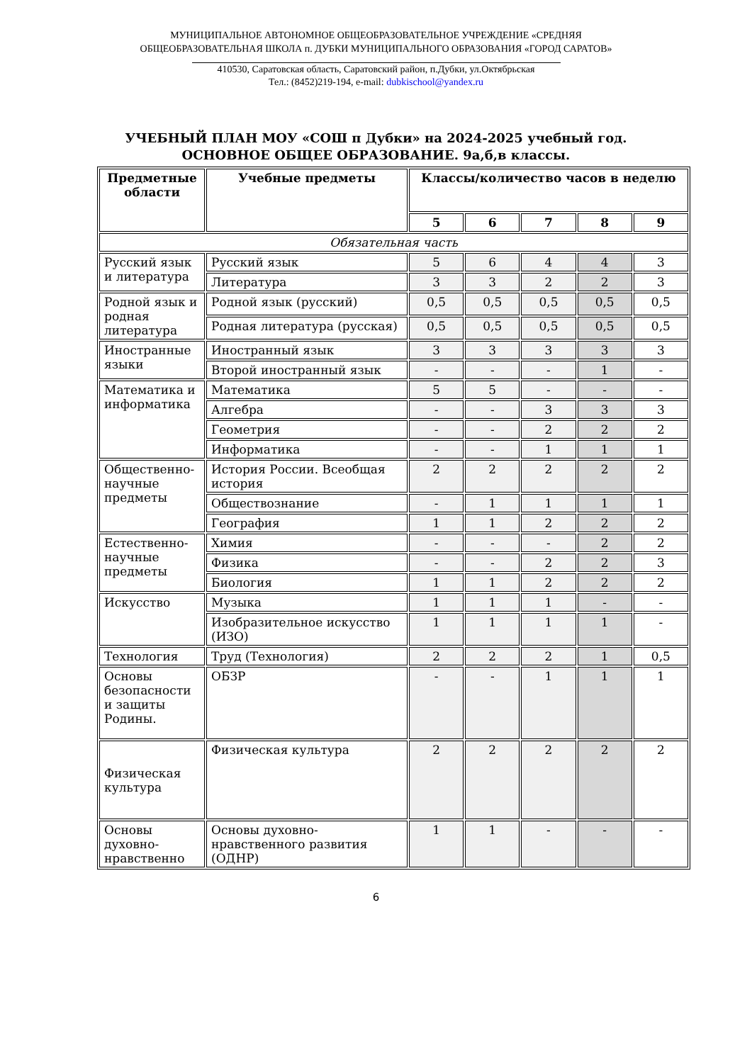МУНИЦИПАЛЬНОЕ АВТОНОМНОЕ ОБЩЕОБРАЗОВАТЕЛЬНОЕ УЧРЕЖДЕНИЕ «СРЕДНЯЯ
ОБЩЕОБРАЗОВАТЕЛЬНАЯ ШКОЛА п. ДУБКИ МУНИЦИПАЛЬНОГО ОБРАЗОВАНИЯ «ГОРОД САРАТОВ»
410530, Саратовская область, Саратовский район, п.Дубки, ул.Октябрьская
Тел.: (8452)219-194, e-mail: dubkischool@yandex.ru
УЧЕБНЫЙ ПЛАН МОУ «СОШ п Дубки» на 2024-2025 учебный год.
ОСНОВНОЕ ОБЩЕЕ ОБРАЗОВАНИЕ. 9а,б,в классы.
| Предметные области | Учебные предметы | Классы/количество часов в неделю | | | | |
| --- | --- | --- | --- | --- | --- | --- |
| | | 5 | 6 | 7 | 8 | 9 |
| Обязательная часть | | | | | | |
| Русский язык и литература | Русский язык | 5 | 6 | 4 | 4 | 3 |
| | Литература | 3 | 3 | 2 | 2 | 3 |
| Родной язык и родная литература | Родной язык (русский) | 0,5 | 0,5 | 0,5 | 0,5 | 0,5 |
| | Родная литература (русская) | 0,5 | 0,5 | 0,5 | 0,5 | 0,5 |
| Иностранные языки | Иностранный язык | 3 | 3 | 3 | 3 | 3 |
| | Второй иностранный язык | - | - | - | 1 | - |
| Математика и информатика | Математика | 5 | 5 | - | - | - |
| | Алгебра | - | - | 3 | 3 | 3 |
| | Геометрия | - | - | 2 | 2 | 2 |
| | Информатика | - | - | 1 | 1 | 1 |
| Общественно-научные предметы | История России. Всеобщая история | 2 | 2 | 2 | 2 | 2 |
| | Обществознание | - | 1 | 1 | 1 | 1 |
| | География | 1 | 1 | 2 | 2 | 2 |
| Естественно-научные предметы | Химия | - | - | - | 2 | 2 |
| | Физика | - | - | 2 | 2 | 3 |
| | Биология | 1 | 1 | 2 | 2 | 2 |
| Искусство | Музыка | 1 | 1 | 1 | - | - |
| | Изобразительное искусство (ИЗО) | 1 | 1 | 1 | 1 | - |
| Технология | Труд (Технология) | 2 | 2 | 2 | 1 | 0,5 |
| Основы безопасности и защиты Родины. | ОБЗР | - | - | 1 | 1 | 1 |
| Физическая культура | Физическая культура | 2 | 2 | 2 | 2 | 2 |
| Основы духовно-нравственно | Основы духовно-нравственного развития (ОДНР) | 1 | 1 | - | - | - |
6